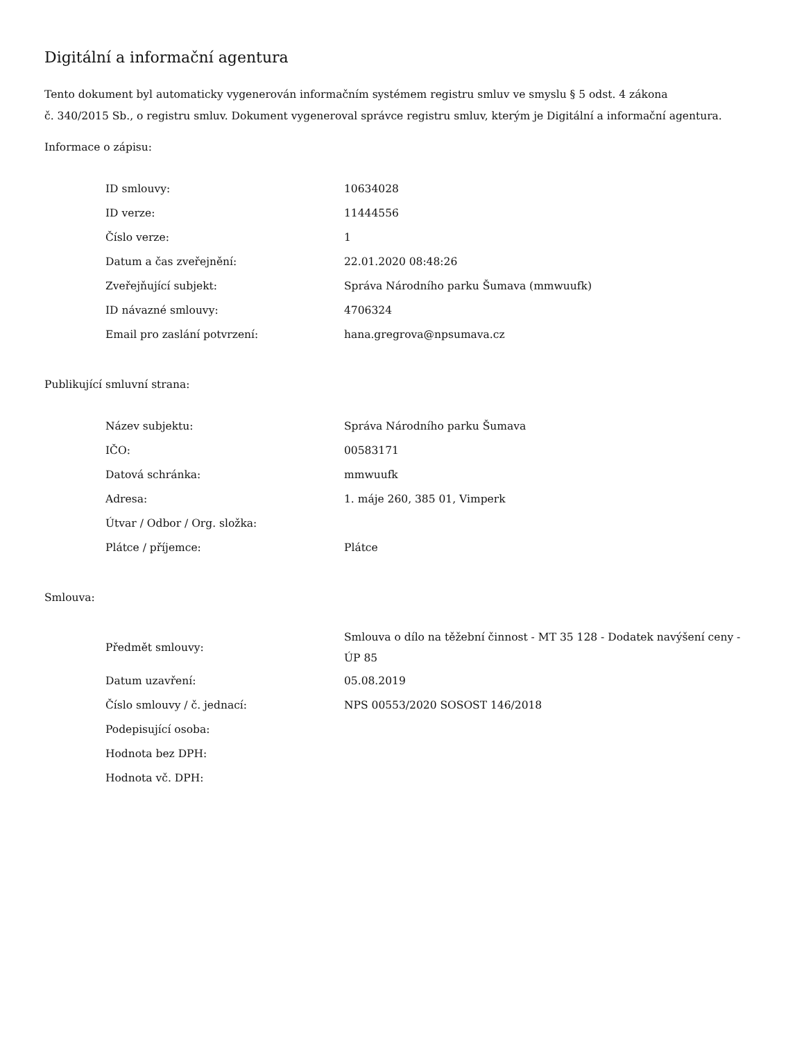Digitální a informační agentura
Tento dokument byl automaticky vygenerován informačním systémem registru smluv ve smyslu § 5 odst. 4 zákona
č. 340/2015 Sb., o registru smluv. Dokument vygeneroval správce registru smluv, kterým je Digitální a informační agentura.
Informace o zápisu:
| ID smlouvy: | 10634028 |
| ID verze: | 11444556 |
| Číslo verze: | 1 |
| Datum a čas zveřejnění: | 22.01.2020 08:48:26 |
| Zveřejňující subjekt: | Správa Národního parku Šumava (mmwuufk) |
| ID návazné smlouvy: | 4706324 |
| Email pro zaslání potvrzení: | hana.gregrova@npsumava.cz |
Publikující smluvní strana:
| Název subjektu: | Správa Národního parku Šumava |
| IČO: | 00583171 |
| Datová schránka: | mmwuufk |
| Adresa: | 1. máje 260, 385 01, Vimperk |
| Útvar / Odbor / Org. složka: | |
| Plátce / příjemce: | Plátce |
Smlouva:
| Předmět smlouvy: | Smlouva o dílo na těžební činnost - MT 35 128 - Dodatek navýšení ceny - ÚP 85 |
| Datum uzavření: | 05.08.2019 |
| Číslo smlouvy / č. jednací: | NPS 00553/2020 SOSOST 146/2018 |
| Podepisující osoba: | |
| Hodnota bez DPH: | |
| Hodnota vč. DPH: | |